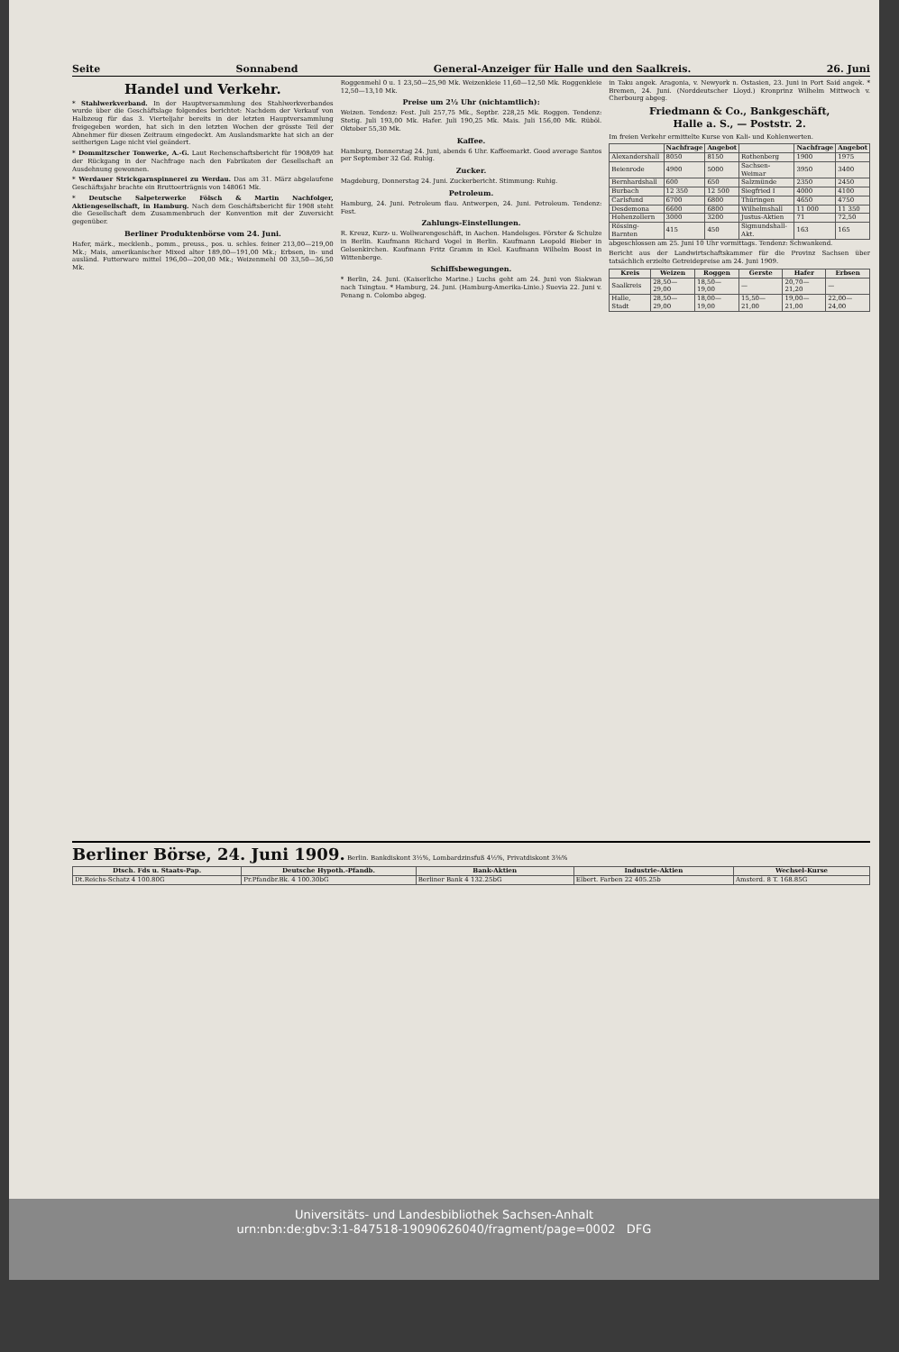Seite Sonnabend General-Anzeiger für Halle und den Saalkreis. 26. Juni
Handel und Verkehr.
* Stahlwerkverband. In der Hauptversammlung des Stahlwerkverbandes wurde über die Geschäftslage folgendes berichtet: Nachdem der Verkauf von Halbzeug für das 3. Vierteljahr bereits in der letzten Hauptversammlung freigegeben worden, hat sich in den letzten Wochen der grösste Teil der Abnehmer für diesen Zeitraum eingedeckt. Am Auslandsmarkte hat sich an der seitherigen Lage nicht viel geändert.
* Dommitzscher Tonwerke, A.-G. Laut Rechenschaftsbericht für 1908/09 hat der Rückgang in der Nachfrage nach den Fabrikaten der Gesellschaft an Ausdehnung gewonnen.
* Werdauer Strickgarnspinnerei zu Werdau. Das am 31. März abgelaufene Geschäftsjahr brachte ein Bruttoerträgnis von 148061 Mk.
* Deutsche Salpeterwerke Fölsch & Martin Nachfolger, Aktiengesellschaft, in Hamburg. Nach dem Geschäftsbericht für 1908 steht die Gesellschaft dem Zusammenbruch der Konvention mit der Zuversicht gegenüber.
Berliner Produktenbörse vom 24. Juni.
Hafer, märk., mecklenb., pomm., preuss., pos. u. schles. feiner 213,00—219,00 Mk.; Mais, amerikanischer Mixed alter 189,00—191,00 Mk.; Erbsen, in- und ausländ. Futterware mittel 196,00—200,00 Mk.; Weizenmehl 00 33,50—36,50 Mk.
Roggenmehl 0 u. 1 23,50—25,90 Mk. Weizenkleie 11,60—12,50 Mk. Roggenkleie 12,50—13,10 Mk.
Preise um 2½ Uhr (nichtamtlich):
Weizen. Tendenz: Fest. Juli 257,75 Mk., Septbr. 228,25 Mk. Roggen. Tendenz: Stetig. Juli 193,00 Mk. Hafer. Juli 190,25 Mk. Mais. Juli 156,00 Mk. Rüböl. Oktober 55,30 Mk.
Kaffee.
Hamburg, Donnerstag 24. Juni, abends 6 Uhr. Kaffeemarkt. Good average Santos per September 32 Gd. Ruhig.
Zucker.
Magdeburg, Donnerstag 24. Juni. Zuckerbericht. Stimmung: Ruhig.
Petroleum.
Hamburg, 24. Juni. Petroleum flau. Antwerpen, 24. Juni. Petroleum. Tendenz: Fest.
Zahlungs-Einstellungen.
R. Kreuz, Kurz- u. Wollwarengeschäft, in Aachen. Handelsges. Förster & Schulze in Berlin. Kaufmann Richard Vogel in Berlin. Kaufmann Leopold Bieber in Gelsenkirchen. Kaufmann Fritz Gramm in Kiel. Kaufmann Wilhelm Boost in Wittenberge.
Schiffsbewegungen.
* Berlin, 24. Juni. (Kaiserliche Marine.) Luchs geht am 24. Juni von Siakwan nach Tsingtau. * Hamburg, 24. Juni. (Hamburg-Amerika-Linie.) Suevia 22. Juni v. Penang n. Colombo abgeg.
in Taku angek. Aragonia, v. Newyork n. Ostasien, 23. Juni in Port Said angek. * Bremen, 24. Juni. (Norddeutscher Lloyd.) Kronprinz Wilhelm Mittwoch v. Cherbourg abgeg.
Friedmann & Co., Bankgeschäft,
Halle a. S., — Poststr. 2.
Im freien Verkehr ermittelte Kurse von Kali- und Kohlenwerten.
| | Nachfrage | Angebot | | Nachfrage | Angebot |
| --- | --- | --- | --- | --- | --- |
| Alexandershall | 8050 | 8150 | Rothenberg | 1900 | 1975 |
| Beienrode | 4900 | 5000 | Sachsen-Weimar | 3950 | 3400 |
| Bernhardshall | 600 | 650 | Salzmünde | 2350 | 2450 |
| Burbach | 12 350 | 12 500 | Siegfried I | 4000 | 4100 |
| Carlsfund | 6700 | 6800 | Thüringen | 4650 | 4750 |
| Desdemona | 6600 | 6800 | Wilhelmshall | 11 000 | 11 350 |
| Hohenzollern | 3000 | 3200 | Justus-Aktien | 71 | 72,50 |
| Rössing-Barnten | 415 | 450 | Sigmundshall-Akt. | 163 | 165 |
abgeschlossen am 25. Juni 10 Uhr vormittags. Tendenz: Schwankend.
Bericht aus der Landwirtschaftskammer für die Provinz Sachsen über tatsächlich erzielte Getreidepreise am 24. Juni 1909.
| Kreis | Weizen | Roggen | Gerste | Hafer | Erbsen |
| --- | --- | --- | --- | --- | --- |
| Saalkreis | 28,50—29,00 | 18,50—19,00 | — | 20,70—21,20 | — |
| Halle, Stadt | 28,50—29,00 | 18,00—19,00 | 15,50—21,00 | 19,00—21,00 | 22,00—24,00 |
Berliner Börse, 24. Juni 1909.
Berlin. Bankdiskont 3½%, Lombardzinsfuß 4½%, Privatdiskont 3⅜%
| Dtsch. Fds u. Staats-Pap. | Deutsche Hypoth.-Pfandb. | Bank-Aktien | Industrie-Aktien | Wechsel-Kurse |
| --- | --- | --- | --- | --- |
| Dt.Reichs-Schatz 4 100.80G | Pr.Pfandbr.Bk. 4 100.30bG | Berliner Bank 4 132.25bG | Elbert. Farben 22 405.25b | Amsterd. 8 T. 168.85G |
Universitäts- und Landesbibliothek Sachsen-Anhalt
urn:nbn:de:gbv:3:1-847518-19090626040/fragment/page=0002 DFG